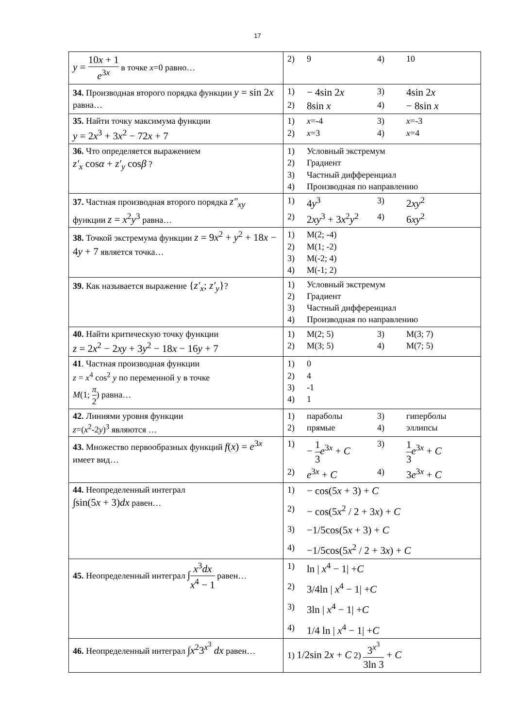17
| y = 10 x + 1 e<sup>3x</sup> в точке x =0 равно… | 2) 9 4) 10 |
| 34. Производная второго порядка функции y = sin 2 x равна… | 1) − 4sin 2 x 3) 4sin 2 x 2) 8sin x 4) − 8sin x |
| 35. Найти точку максимума функции y = 2 x<sup>3</sup> + 3 x<sup>2</sup> − 72 x + 7 | 1) x =-4 3) x =-3 2) x =3 4) x =4 |
| 36. Что определяется выражением z′<sub>x</sub> cos α + z′<sub>y</sub> cos β ? | 1) Условный экстремум 2) Градиент 3) Частный дифференциал 4) Производная по направлению |
| 37. Частная производная второго порядка z″<sub>xy</sub> функции z = x<sup>2</sup> y<sup>3</sup> равна… | 1) 4 y<sup>3</sup> 3) 2 xy<sup>2</sup> 2) 2 xy<sup>3</sup> + 3 x<sup>2</sup> y<sup>2</sup> 4) 6 xy<sup>2</sup> |
| 38. Точкой экстремума функции z = 9 x<sup>2</sup> + y<sup>2</sup> + 18 x − 4 y + 7 является точка… | 1) M(2; -4) 2) M(1; -2) 3) M(-2; 4) 4) M(-1; 2) |
| 39. Как называется выражение { z′<sub>x</sub> ; z′<sub>y</sub> } ? | 1) Условный экстремум 2) Градиент 3) Частный дифференциал 4) Производная по направлению |
| 40. Найти критическую точку функции z = 2 x<sup>2</sup> − 2 xy + 3 y<sup>2</sup> − 18 x − 16 y + 7 | 1) M(2; 5) 3) M(3; 7) 2) M(3; 5) 4) M(7; 5) |
| 41 . Частная производная функции z = x<sup>4</sup> cos<sup>2</sup> y по переменной y в точке M (1; π 2 ) равна… | 1) 0 2) 4 3) -1 4) 1 |
| 42. Линиями уровня функции z =( x<sup>2</sup>-2 y )<sup>3</sup> являются … | 1) параболы 3) гиперболы 2) прямые 4) эллипсы |
| 43. Множество первообразных функций f ( x ) = e<sup>3x</sup> имеет вид… | 1) − 1 3 e<sup>3x</sup> + C 3) 1 3 e<sup>3x</sup> + C 2) e<sup>3x</sup> + C 4) 3 e<sup>3x</sup> + C |
| 44. Неопределенный интеграл ∫sin(5 x + 3) dx равен… | 1) − cos(5 x + 3) + C 2) − cos(5 x<sup>2</sup> / 2 + 3 x ) + C 3) −1/5cos(5 x + 3) + C 4) −1/5cos(5 x<sup>2</sup> / 2 + 3 x ) + C |
| 45. Неопределенный интеграл ∫ x<sup>3</sup> dx x<sup>4</sup> − 1 равен… | 1) ln / x<sup>4</sup> − 1/ + C 2) 3/4ln / x<sup>4</sup> − 1/ + C 3) 3ln / x<sup>4</sup> − 1/ + C 4) 1/4 ln / x<sup>4</sup> − 1/ + C |
| 46. Неопределенный интеграл ∫ x<sup>2</sup>3<sup>x<sup>3</sup></sup> dx равен… | 1) 1/2sin 2 x + C 2) 3<sup>x<sup>3</sup></sup> 3ln 3 + C |